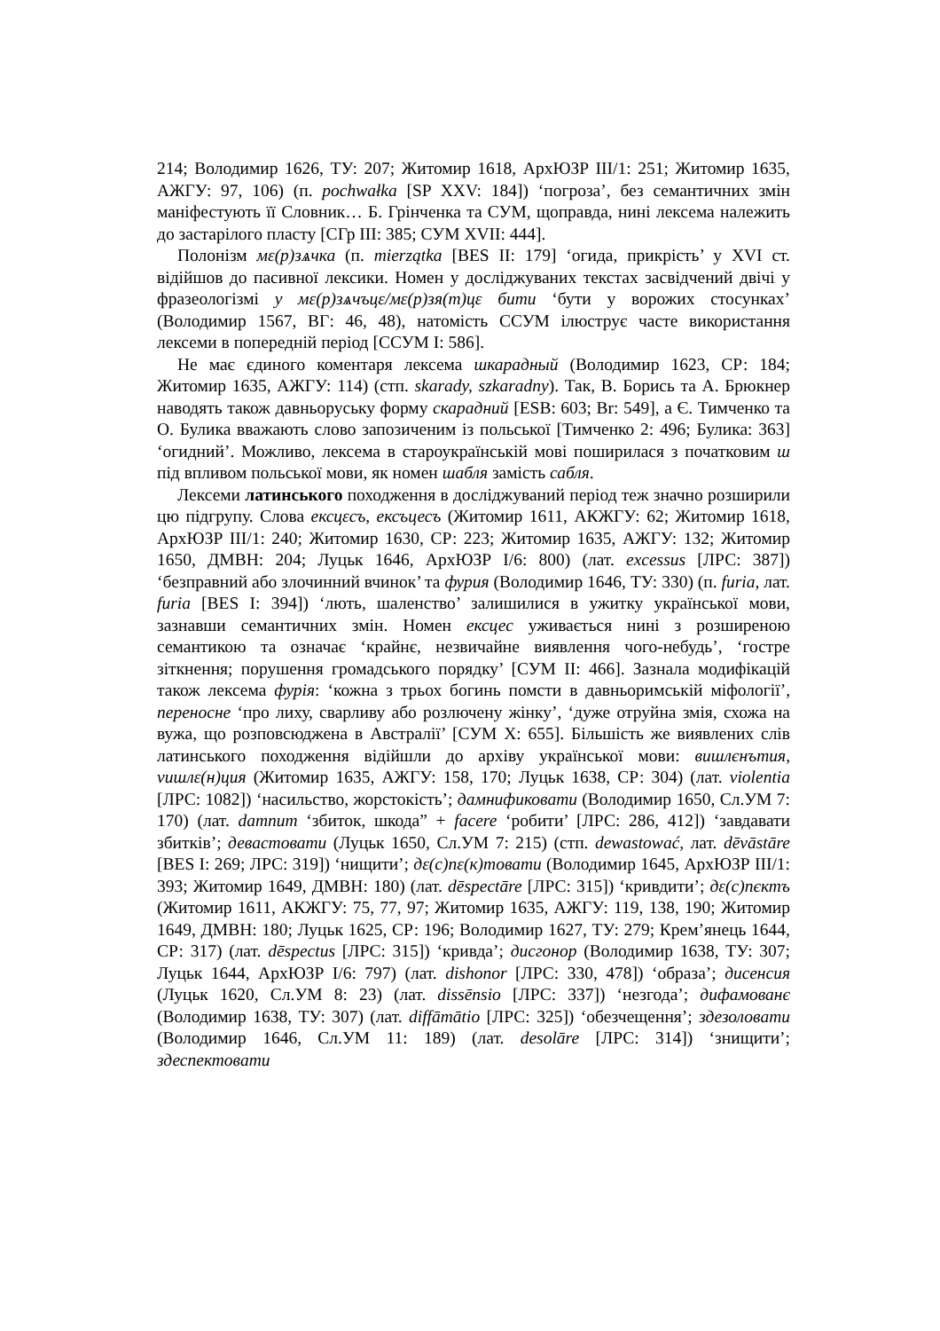214; Володимир 1626, ТУ: 207; Житомир 1618, АрхЮЗР ІІІ/1: 251; Житомир 1635, АЖГУ: 97, 106) (п. pochwałka [SP XXV: 184]) ‘погроза’, без семантичних змін маніфестують її Словник… Б. Грінченка та СУМ, щоправда, нині лексема належить до застарілого пласту [СГр ІІІ: 385; СУМ XVII: 444].
Полонізм мε(р)зѧчка (п. mierzątka [BES II: 179] ‘огида, прикрість’ у XVI ст. відійшов до пасивної лексики. Номен у досліджуваних текстах засвідчений двічі у фразеологізмі у мε(р)зѧчъцε/мε(р)зя(т)цε бити ‘бути у ворожих стосунках’ (Володимир 1567, ВГ: 46, 48), натомість ССУМ ілюструє часте використання лексеми в попередній період [ССУМ І: 586].
Не має єдиного коментаря лексема шкарадный (Володимир 1623, СР: 184; Житомир 1635, АЖГУ: 114) (стп. skarady, szkaradny). Так, В. Борись та А. Брюкнер наводять також давньоруську форму скарадний [ESB: 603; Br: 549], а Є. Тимченко та О. Булика вважають слово запозиченим із польської [Тимченко 2: 496; Булика: 363] ‘огидний’. Можливо, лексема в староукраїнській мові поширилася з початковим ш під впливом польської мови, як номен шабля замість сабля.
Лексеми латинського походження в досліджуваний період теж значно розширили цю підгрупу. Слова ексцεсъ, ексъцесъ (Житомир 1611, АКЖГУ: 62; Житомир 1618, АрхЮЗР ІІІ/1: 240; Житомир 1630, СР: 223; Житомир 1635, АЖГУ: 132; Житомир 1650, ДМВН: 204; Луцьк 1646, АрхЮЗР І/6: 800) (лат. excessus [ЛРС: 387]) ‘безправний або злочинний вчинок’ та фурия (Володимир 1646, ТУ: 330) (п. furia, лат. furia [BES I: 394]) ‘лють, шаленство’ залишилися в ужитку української мови, зазнавши семантичних змін. Номен ексцес уживається нині з розширеною семантикою та означає ‘крайнє, незвичайне виявлення чого-небудь’, ‘гостре зіткнення; порушення громадського порядку’ [СУМ ІІ: 466]. Зазнала модифікацій також лексема фурія: ‘кожна з трьох богинь помсти в давньоримській міфології’, переносне ‘про лиху, сварливу або розлючену жінку’, ‘дуже отруйна змія, схожа на вужа, що розповсюджена в Австралії’ [СУМ X: 655]. Більшість же виявлених слів латинського походження відійшли до архіву української мови: вишлєнътия, vишлε(н)ция (Житомир 1635, АЖГУ: 158, 170; Луцьк 1638, СР: 304) (лат. violentia [ЛРС: 1082]) ‘насильство, жорстокість’; дамнификовати (Володимир 1650, Сл.УМ 7: 170) (лат. damnum ‘збиток, шкода” + facere ‘робити’ [ЛРС: 286, 412]) ‘завдавати збитків’; девастовати (Луцьк 1650, Сл.УМ 7: 215) (стп. dewastować, лат. dēvāstāre [BES I: 269; ЛРС: 319]) ‘нищити’; дε(с)пε(к)товати (Володимир 1645, АрхЮЗР ІІІ/1: 393; Житомир 1649, ДМВН: 180) (лат. dēspectāre [ЛРС: 315]) ‘кривдити’; дε(с)пєктъ (Житомир 1611, АКЖГУ: 75, 77, 97; Житомир 1635, АЖГУ: 119, 138, 190; Житомир 1649, ДМВН: 180; Луцьк 1625, СР: 196; Володимир 1627, ТУ: 279; Крем’янець 1644, СР: 317) (лат. dēspectus [ЛРС: 315]) ‘кривда’; дисгонор (Володимир 1638, ТУ: 307; Луцьк 1644, АрхЮЗР І/6: 797) (лат. dishonor [ЛРС: 330, 478]) ‘образа’; дисенсия (Луцьк 1620, Сл.УМ 8: 23) (лат. dissēnsio [ЛРС: 337]) ‘незгода’; дифамованє (Володимир 1638, ТУ: 307) (лат. diffāmātio [ЛРС: 325]) ‘обезчещення’; здезоловати (Володимир 1646, Сл.УМ 11: 189) (лат. desolāre [ЛРС: 314]) ‘знищити’; здеспектовати